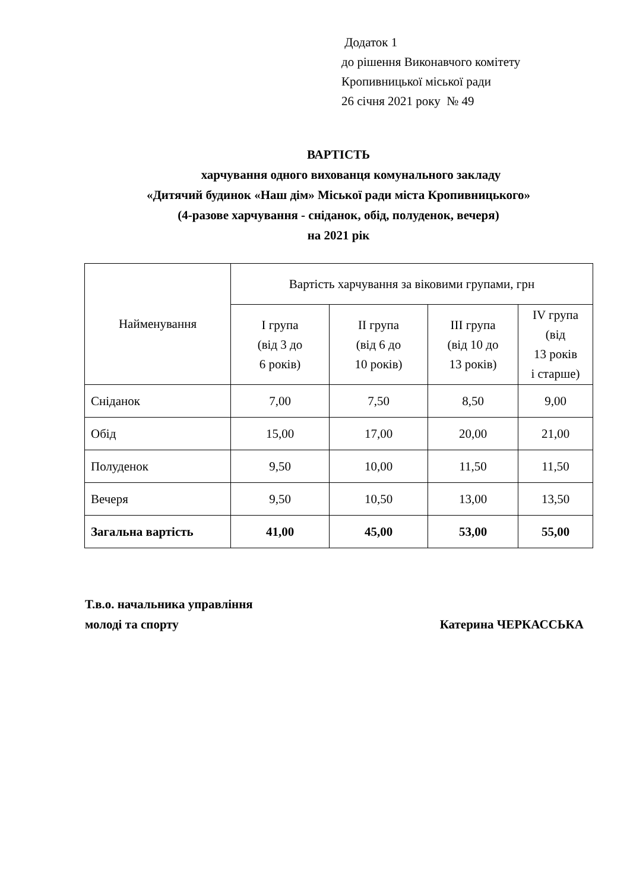Додаток 1
до рішення Виконавчого комітету
Кропивницької міської ради
26 січня 2021 року № 49
ВАРТІСТЬ
харчування одного вихованця комунального закладу
«Дитячий будинок «Наш дім» Міської ради міста Кропивницького»
(4-разове харчування - сніданок, обід, полуденок, вечеря)
на 2021 рік
| Найменування | Вартість харчування за віковими групами, грн | | | |
| --- | --- | --- | --- | --- |
| | І група (від 3 до 6 років) | ІІ група (від 6 до 10 років) | ІІІ група (від 10 до 13 років) | IV група (від 13 років і старше) |
| Сніданок | 7,00 | 7,50 | 8,50 | 9,00 |
| Обід | 15,00 | 17,00 | 20,00 | 21,00 |
| Полуденок | 9,50 | 10,00 | 11,50 | 11,50 |
| Вечеря | 9,50 | 10,50 | 13,00 | 13,50 |
| Загальна вартість | 41,00 | 45,00 | 53,00 | 55,00 |
Т.в.о. начальника управління
молоді та спорту Катерина ЧЕРКАССЬКА